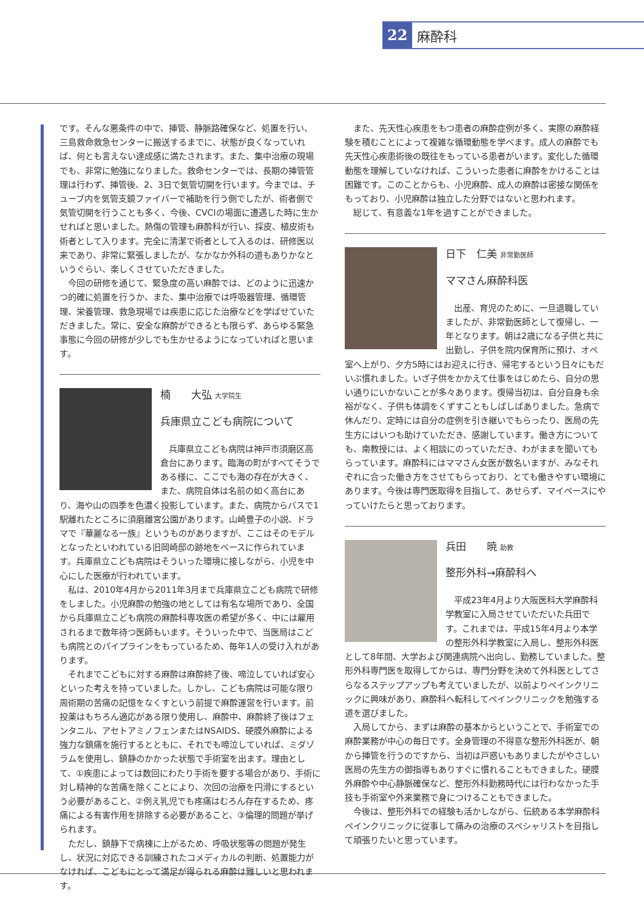22 麻酔科
です。そんな悪条件の中で、挿管、静脈路確保など、処置を行い、三島救命救急センターに搬送するまでに、状態が良くなっていれば、何とも言えない達成感に満たされます。また、集中治療の現場でも、非常に勉強になりました。救命センターでは、長期の挿管管理は行わず、挿管後、2、3日で気管切開を行います。今までは、チューブ内を気管支鏡ファイバーで補助を行う側でしたが、術者側で気管切開を行うことも多く、今後、CVCIの場面に遭遇した時に生かせればと思いました。熱傷の管理も麻酔科が行い、採皮、植皮術も術者として入ります。完全に清潔で術者として入るのは、研修医以来であり、非常に緊張しましたが、なかなか外科の道もありかなというぐらい、楽しくさせていただきました。
今回の研修を通じて、緊急度の高い麻酔では、どのように迅速かつ的確に処置を行うか、また、集中治療では呼吸器管理、循環管理、栄養管理、救急現場では疾患に応じた治療などを学ばせていただきました。常に、安全な麻酔ができるとも限らず、あらゆる緊急事態に今回の研修が少しでも生かせるようになっていればと思います。
楠　　大弘 大学院生
兵庫県立こども病院について
兵庫県立こども病院は神戸市須磨区高倉台にあります。臨海の町がすべてそうである様に、ここでも海の存在が大きく、また、病院自体は名前の如く高台にあり、海や山の四季を色濃く投影しています。また、病院からバスで1駅離れたところに須磨離宮公園があります。山崎豊子の小説、ドラマで『華麗なる一族』というものがありますが、ここはそのモデルとなったといわれている旧岡崎邸の跡地をベースに作られています。兵庫県立こども病院はそういった環境に接しながら、小児を中心にした医療が行われています。
私は、2010年4月から2011年3月まで兵庫県立こども病院で研修をしました。小児麻酔の勉強の地としては有名な場所であり、全国から兵庫県立こども病院の麻酔科専攻医の希望が多く、中には雇用されるまで数年待つ医師もいます。そういった中で、当医局はこども病院とのパイプラインをもっているため、毎年1人の受け入れがあります。
それまでこどもに対する麻酔は麻酔終了後、啼泣していれば安心といった考えを持っていました。しかし、こども病院は可能な限り周術期の苦痛の記憶をなくすという前提で麻酔運営を行います。前投薬はもちろん適応がある限り使用し、麻酔中、麻酔終了後はフェンタニル、アセトアミノフェンまたはNSAIDS、硬膜外麻酔による強力な鎮痛を施行するとともに、それでも啼泣していれば、ミダゾラムを使用し、鎮静のかかった状態で手術室を出ます。理由として、①疾患によっては数回にわたり手術を要する場合があり、手術に対し精神的な苦痛を除くことにより、次回の治療を円滑にするという必要があること、②例え乳児でも疼痛はむろん存在するため、疼痛による有害作用を排除する必要があること、③倫理的問題が挙げられます。
ただし、鎮静下で病棟に上がるため、呼吸状態等の問題が発生し、状況に対応できる訓練されたコメディカルの判断、処置能力がなければ、こどもにとって満足が得られる麻酔は難しいと思われます。
また、先天性心疾患をもつ患者の麻酔症例が多く、実際の麻酔経験を積むことによって複雑な循環動態を学べます。成人の麻酔でも先天性心疾患術後の既往をもっている患者がいます。変化した循環動態を理解していなければ、こういった患者に麻酔をかけることは困難です。このことからも、小児麻酔、成人の麻酔は密接な関係をもっており、小児麻酔は独立した分野ではないと思われます。
総じて、有意義な1年を過すことができました。
日下　仁美 非常勤医師
ママさん麻酔科医
出産、育児のために、一旦退職していましたが、非常勤医師として復帰し、一年となります。朝は2歳になる子供と共に出勤し、子供を院内保育所に預け、オペ室へ上がり、夕方5時にはお迎えに行き、帰宅するという日々にもだいぶ慣れました。いざ子供をかかえて仕事をはじめたら、自分の思い通りにいかないことが多々あります。復帰当初は、自分自身も余裕がなく、子供も体調をくずすこともしばしばありました。急病で休んだり、定時には自分の症例を引き継いでもらったり、医局の先生方にはいつも助けていただき、感謝しています。働き方についても、南教授には、よく相談にのっていただき、わがままを聞いてもらっています。麻酔科にはママさん女医が数名いますが、みなそれぞれに合った働き方をさせてもらっており、とても働きやすい環境にあります。今後は専門医取得を目指して、あせらず、マイペースにやっていけたらと思っております。
兵田　　暁 助教
整形外科→麻酔科へ
平成23年4月より大阪医科大学麻酔科学教室に入局させていただいた兵田です。これまでは、平成15年4月より本学の整形外科学教室に入局し、整形外科医として8年間、大学および関連病院へ出向し、勤務していました。整形外科専門医を取得してからは、専門分野を決めて外科医としてさらなるステップアップも考えていましたが、以前よりペインクリニックに興味があり、麻酔科へ転科してペインクリニックを勉強する道を選びました。
入局してから、まずは麻酔の基本からということで、手術室での麻酔業務が中心の毎日です。全身管理の不得意な整形外科医が、朝から挿管を行うのですから、当初は戸惑いもありましたがやさしい医局の先生方の御指導もありすぐに慣れることもできました。硬膜外麻酔や中心静脈確保など、整形外科勤務時代には行わなかった手技も手術室や外来業務で身につけることもできました。
今後は、整形外科での経験も活かしながら、伝統ある本学麻酔科ペインクリニックに従事して痛みの治療のスペシャリストを目指して頑張りたいと思っています。